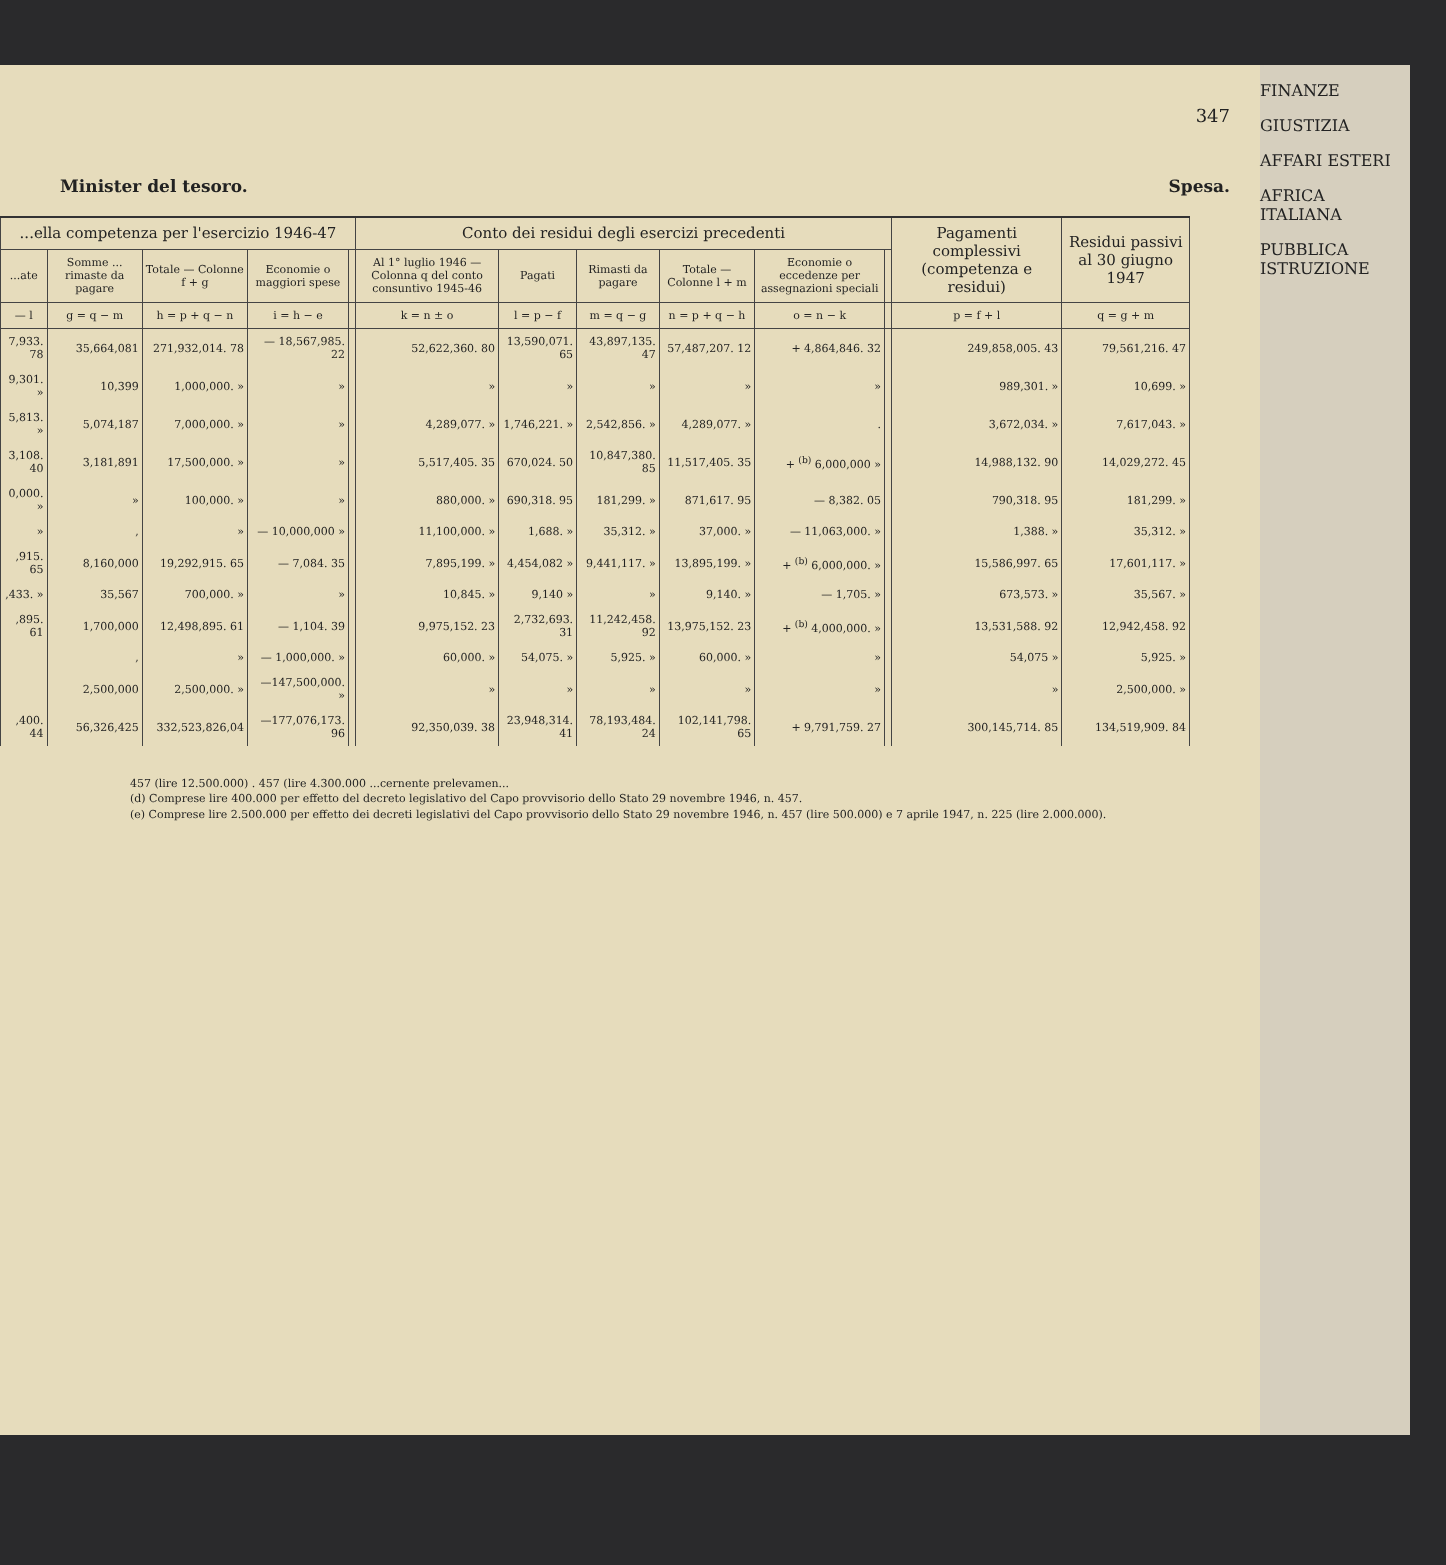347
Minister del tesoro. Spesa.
| ...ella competenza per l'esercizio 1946-47 | | | | | Conto dei residui degli esercizi precedenti | | | | | | Pagamenti complessivi (competenza e residui) | Residui passivi al 30 giugno 1947 |
| --- | --- | --- | --- | --- | --- | --- | --- | --- | --- | --- | --- | --- |
| ...ate | Somme ... rimaste da pagare | Totale — Colonne f + g | Economie o maggiori spese | | Al 1° luglio 1946 — Colonna q del conto consuntivo 1945-46 | Pagati | Rimasti da pagare | Totale — Colonne l + m | Economie o eccedenze per assegnazioni speciali | | | |
| — l | g = q − m | h = p + q − n | i = h − e | | k = n ± o | l = p − f | m = q − g | n = p + q − h | o = n − k | | p = f + l | q = g + m |
| 7,933. 78 | 35,664,081 | 271,932,014. 78 | — 18,567,985. 22 | | 52,622,360. 80 | 13,590,071. 65 | 43,897,135. 47 | 57,487,207. 12 | + 4,864,846. 32 | | 249,858,005. 43 | 79,561,216. 47 |
| 9,301. » | 10,399 | 1,000,000. » | » | | » | » | » | » | » | | 989,301. » | 10,699. » |
| 5,813. » | 5,074,187 | 7,000,000. » | » | | 4,289,077. » | 1,746,221. » | 2,542,856. » | 4,289,077. » | . | | 3,672,034. » | 7,617,043. » |
| 3,108. 40 | 3,181,891 | 17,500,000. » | » | | 5,517,405. 35 | 670,024. 50 | 10,847,380. 85 | 11,517,405. 35 | + <sup>(b)</sup> 6,000,000 » | | 14,988,132. 90 | 14,029,272. 45 |
| 0,000. » | » | 100,000. » | » | | 880,000. » | 690,318. 95 | 181,299. » | 871,617. 95 | — 8,382. 05 | | 790,318. 95 | 181,299. » |
| » | , | » | — 10,000,000 » | | 11,100,000. » | 1,688. » | 35,312. » | 37,000. » | — 11,063,000. » | | 1,388. » | 35,312. » |
| ,915. 65 | 8,160,000 | 19,292,915. 65 | — 7,084. 35 | | 7,895,199. » | 4,454,082 » | 9,441,117. » | 13,895,199. » | + <sup>(b)</sup> 6,000,000. » | | 15,586,997. 65 | 17,601,117. » |
| ,433. » | 35,567 | 700,000. » | » | | 10,845. » | 9,140 » | » | 9,140. » | — 1,705. » | | 673,573. » | 35,567. » |
| ,895. 61 | 1,700,000 | 12,498,895. 61 | — 1,104. 39 | | 9,975,152. 23 | 2,732,693. 31 | 11,242,458. 92 | 13,975,152. 23 | + <sup>(b)</sup> 4,000,000. » | | 13,531,588. 92 | 12,942,458. 92 |
| | , | » | — 1,000,000. » | | 60,000. » | 54,075. » | 5,925. » | 60,000. » | » | | 54,075 » | 5,925. » |
| | 2,500,000 | 2,500,000. » | —147,500,000. » | | » | » | » | » | » | | » | 2,500,000. » |
| ,400. 44 | 56,326,425 | 332,523,826,04 | —177,076,173. 96 | | 92,350,039. 38 | 23,948,314. 41 | 78,193,484. 24 | 102,141,798. 65 | + 9,791,759. 27 | | 300,145,714. 85 | 134,519,909. 84 |
457 (lire 12.500.000) . 457 (lire 4.300.000 ...cernente prelevamen...
(d) Comprese lire 400.000 per effetto del decreto legislativo del Capo provvisorio dello Stato 29 novembre 1946, n. 457.
(e) Comprese lire 2.500.000 per effetto dei decreti legislativi del Capo provvisorio dello Stato 29 novembre 1946, n. 457 (lire 500.000) e 7 aprile 1947, n. 225 (lire 2.000.000).
FINANZE
GIUSTIZIA
AFFARI ESTERI
AFRICA ITALIANA
PUBBLICA ISTRUZIONE